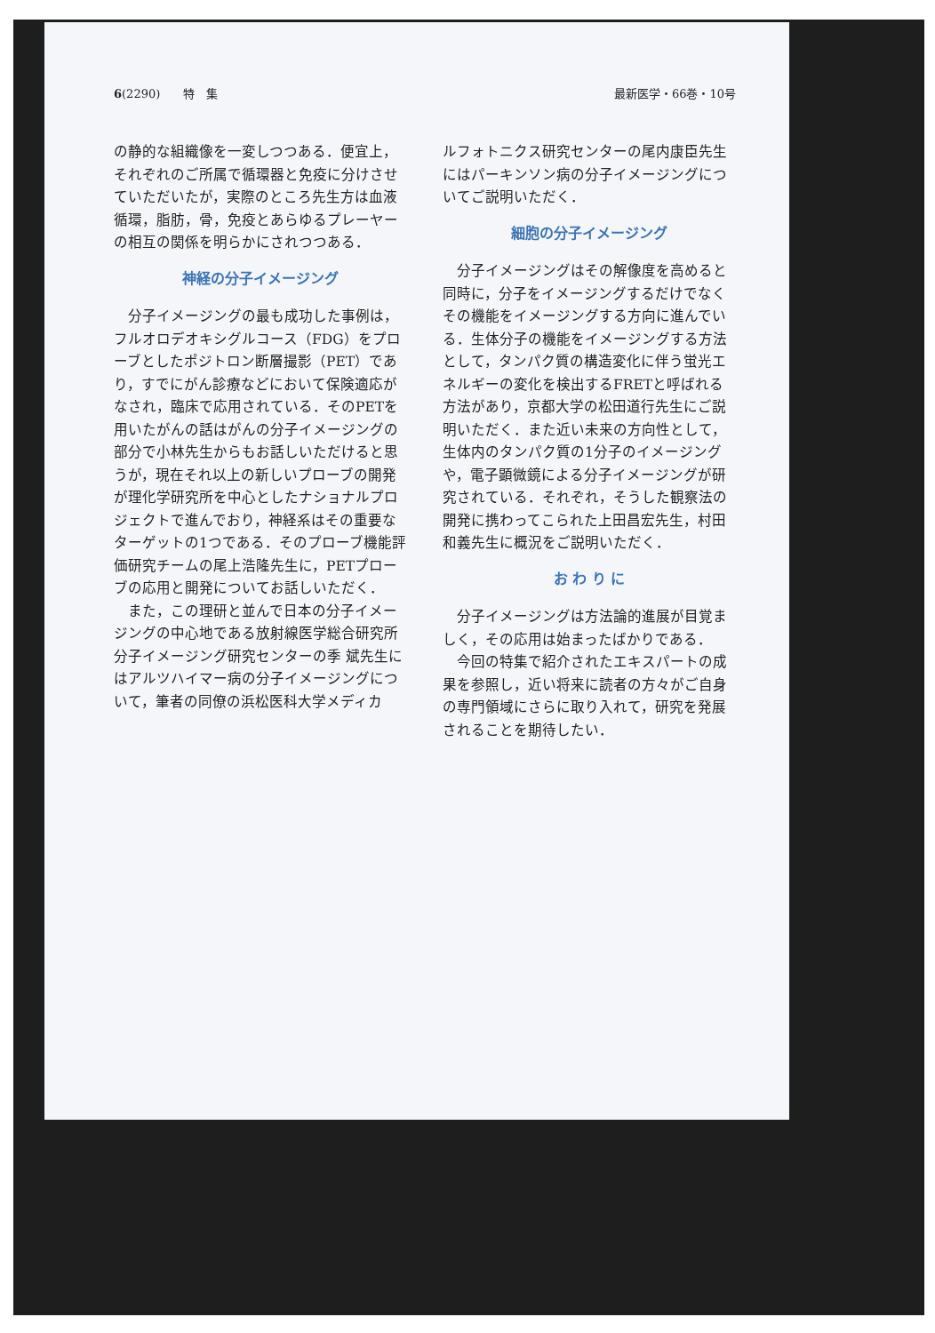6(2290)　　特　集 最新医学・66巻・10号
の静的な組織像を一変しつつある．便宜上，それぞれのご所属で循環器と免疫に分けさせていただいたが，実際のところ先生方は血液循環，脂肪，骨，免疫とあらゆるプレーヤーの相互の関係を明らかにされつつある．
神経の分子イメージング
分子イメージングの最も成功した事例は，フルオロデオキシグルコース（FDG）をプローブとしたポジトロン断層撮影（PET）であり，すでにがん診療などにおいて保険適応がなされ，臨床で応用されている．そのPETを用いたがんの話はがんの分子イメージングの部分で小林先生からもお話しいただけると思うが，現在それ以上の新しいプローブの開発が理化学研究所を中心としたナショナルプロジェクトで進んでおり，神経系はその重要なターゲットの1つである．そのプローブ機能評価研究チームの尾上浩隆先生に，PETプローブの応用と開発についてお話しいただく．
また，この理研と並んで日本の分子イメージングの中心地である放射線医学総合研究所分子イメージング研究センターの季 斌先生にはアルツハイマー病の分子イメージングについて，筆者の同僚の浜松医科大学メディカ
ルフォトニクス研究センターの尾内康臣先生にはパーキンソン病の分子イメージングについてご説明いただく．
細胞の分子イメージング
分子イメージングはその解像度を高めると同時に，分子をイメージングするだけでなくその機能をイメージングする方向に進んでいる．生体分子の機能をイメージングする方法として，タンパク質の構造変化に伴う蛍光エネルギーの変化を検出するFRETと呼ばれる方法があり，京都大学の松田道行先生にご説明いただく．また近い未来の方向性として，生体内のタンパク質の1分子のイメージングや，電子顕微鏡による分子イメージングが研究されている．それぞれ，そうした観察法の開発に携わってこられた上田昌宏先生，村田和義先生に概況をご説明いただく．
お わ り に
分子イメージングは方法論的進展が目覚ましく，その応用は始まったばかりである．
今回の特集で紹介されたエキスパートの成果を参照し，近い将来に読者の方々がご自身の専門領域にさらに取り入れて，研究を発展されることを期待したい．